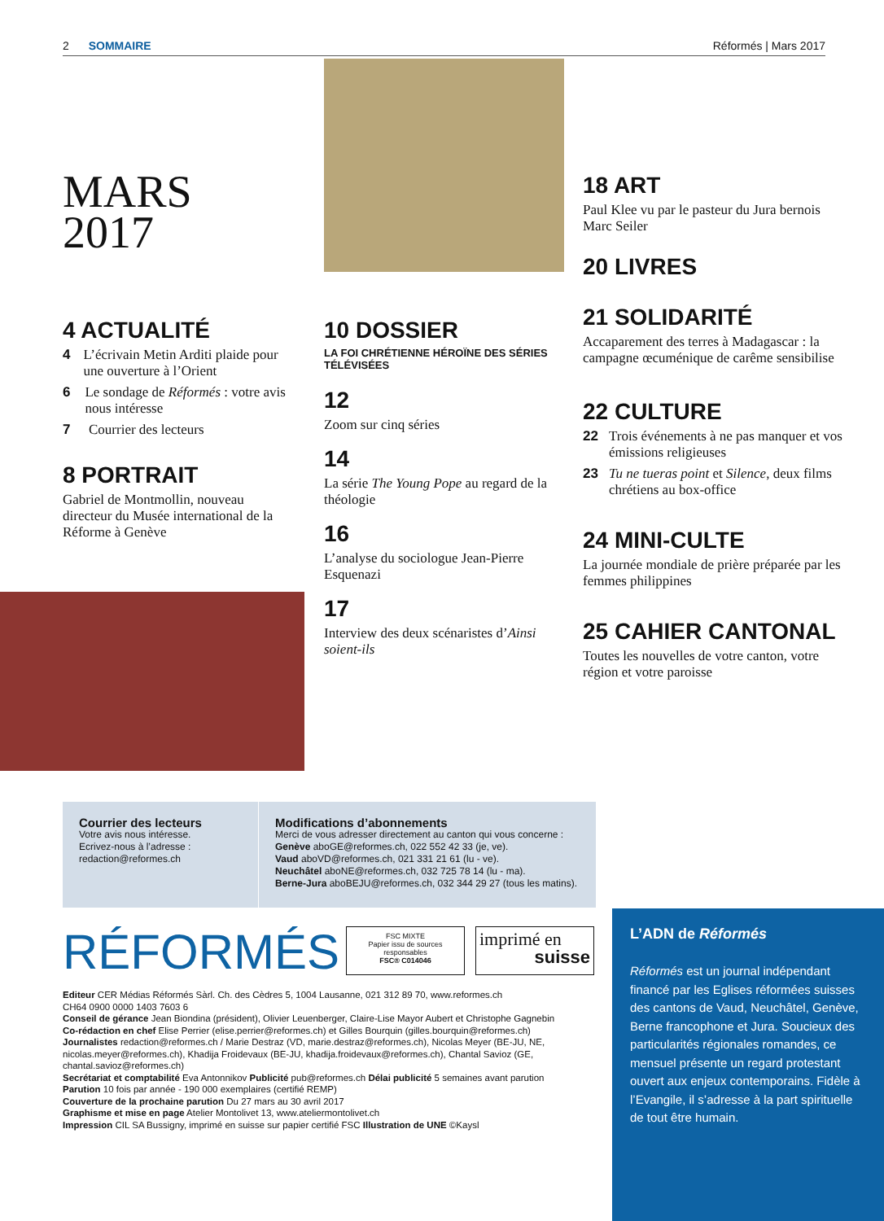2 SOMMAIRE Réformés | Mars 2017
MARS
2017
4 ACTUALITÉ
4 L’écrivain Metin Arditi plaide pour une ouverture à l’Orient
6 Le sondage de Réformés : votre avis nous intéresse
7 Courrier des lecteurs
8 PORTRAIT
Gabriel de Montmollin, nouveau directeur du Musée international de la Réforme à Genève
10 DOSSIER
LA FOI CHRÉTIENNE HÉROÏNE DES SÉRIES TÉLÉVISÉES
12
Zoom sur cinq séries
14
La série The Young Pope au regard de la théologie
16
L’analyse du sociologue Jean-Pierre Esquenazi
17
Interview des deux scénaristes d’Ainsi soient-ils
18 ART
Paul Klee vu par le pasteur du Jura bernois Marc Seiler
20 LIVRES
21 SOLIDARITÉ
Accaparement des terres à Madagascar : la campagne œcuménique de carême sensibilise
22 CULTURE
22 Trois événements à ne pas manquer et vos émissions religieuses
23 Tu ne tueras point et Silence, deux films chrétiens au box-office
24 MINI-CULTE
La journée mondiale de prière préparée par les femmes philippines
25 CAHIER CANTONAL
Toutes les nouvelles de votre canton, votre région et votre paroisse
Courrier des lecteurs
Votre avis nous intéresse.
Ecrivez-nous à l’adresse :
redaction@reformes.ch
Modifications d’abonnements
Merci de vous adresser directement au canton qui vous concerne :
Genève aboGE@reformes.ch, 022 552 42 33 (je, ve).
Vaud aboVD@reformes.ch, 021 331 21 61 (lu - ve).
Neuchâtel aboNE@reformes.ch, 032 725 78 14 (lu - ma).
Berne-Jura aboBEJU@reformes.ch, 032 344 29 27 (tous les matins).
RÉFORMÉS
FSC MIXTE
Papier issu de sources responsables
FSC® C014046
imprimé en
suisse
Editeur CER Médias Réformés Sàrl. Ch. des Cèdres 5, 1004 Lausanne, 021 312 89 70, www.reformes.ch
CH64 0900 0000 1403 7603 6
Conseil de gérance Jean Biondina (président), Olivier Leuenberger, Claire-Lise Mayor Aubert et Christophe Gagnebin
Co-rédaction en chef Elise Perrier (elise.perrier@reformes.ch) et Gilles Bourquin (gilles.bourquin@reformes.ch)
Journalistes redaction@reformes.ch / Marie Destraz (VD, marie.destraz@reformes.ch), Nicolas Meyer (BE-JU, NE, nicolas.meyer@reformes.ch), Khadija Froidevaux (BE-JU, khadija.froidevaux@reformes.ch), Chantal Savioz (GE, chantal.savioz@reformes.ch)
Secrétariat et comptabilité Eva Antonnikov Publicité pub@reformes.ch Délai publicité 5 semaines avant parution
Parution 10 fois par année - 190 000 exemplaires (certifié REMP)
Couverture de la prochaine parution Du 27 mars au 30 avril 2017
Graphisme et mise en page Atelier Montolivet 13, www.ateliermontolivet.ch
Impression CIL SA Bussigny, imprimé en suisse sur papier certifié FSC Illustration de UNE ©Kaysl
L’ADN de Réformés
Réformés est un journal indépendant financé par les Eglises réformées suisses des cantons de Vaud, Neuchâtel, Genève, Berne francophone et Jura. Soucieux des particularités régionales romandes, ce mensuel présente un regard protestant ouvert aux enjeux contemporains. Fidèle à l’Evangile, il s’adresse à la part spirituelle de tout être humain.